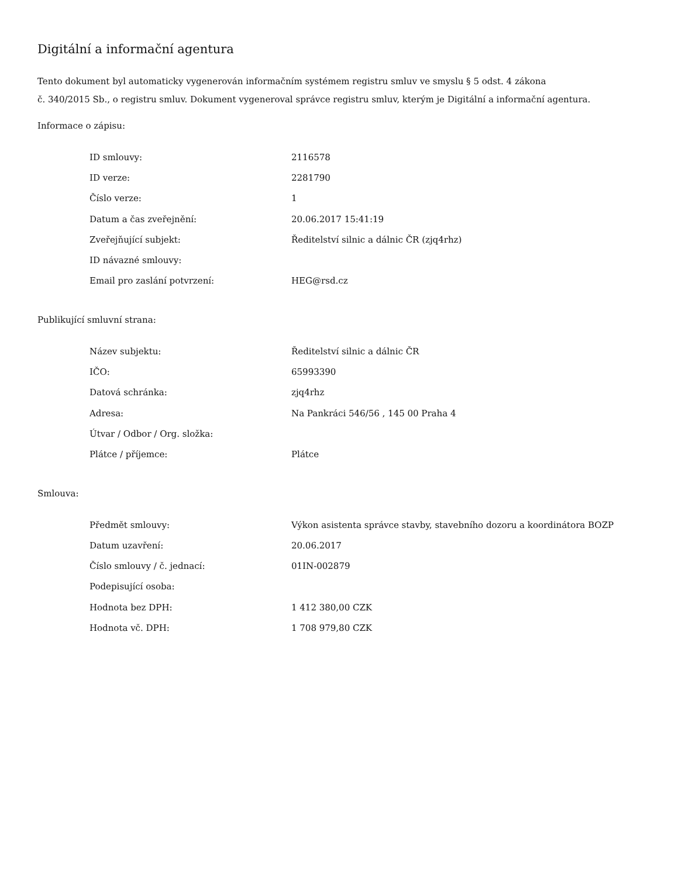Digitální a informační agentura
Tento dokument byl automaticky vygenerován informačním systémem registru smluv ve smyslu § 5 odst. 4 zákona
č. 340/2015 Sb., o registru smluv. Dokument vygeneroval správce registru smluv, kterým je Digitální a informační agentura.
Informace o zápisu:
| ID smlouvy: | 2116578 |
| ID verze: | 2281790 |
| Číslo verze: | 1 |
| Datum a čas zveřejnění: | 20.06.2017 15:41:19 |
| Zveřejňující subjekt: | Ředitelství silnic a dálnic ČR (zjq4rhz) |
| ID návazné smlouvy: | |
| Email pro zaslání potvrzení: | HEG@rsd.cz |
Publikující smluvní strana:
| Název subjektu: | Ředitelství silnic a dálnic ČR |
| IČO: | 65993390 |
| Datová schránka: | zjq4rhz |
| Adresa: | Na Pankráci 546/56 , 145 00 Praha 4 |
| Útvar / Odbor / Org. složka: | |
| Plátce / příjemce: | Plátce |
Smlouva:
| Předmět smlouvy: | Výkon asistenta správce stavby, stavebního dozoru a koordinátora BOZP |
| Datum uzavření: | 20.06.2017 |
| Číslo smlouvy / č. jednací: | 01IN-002879 |
| Podepisující osoba: | |
| Hodnota bez DPH: | 1 412 380,00 CZK |
| Hodnota vč. DPH: | 1 708 979,80 CZK |